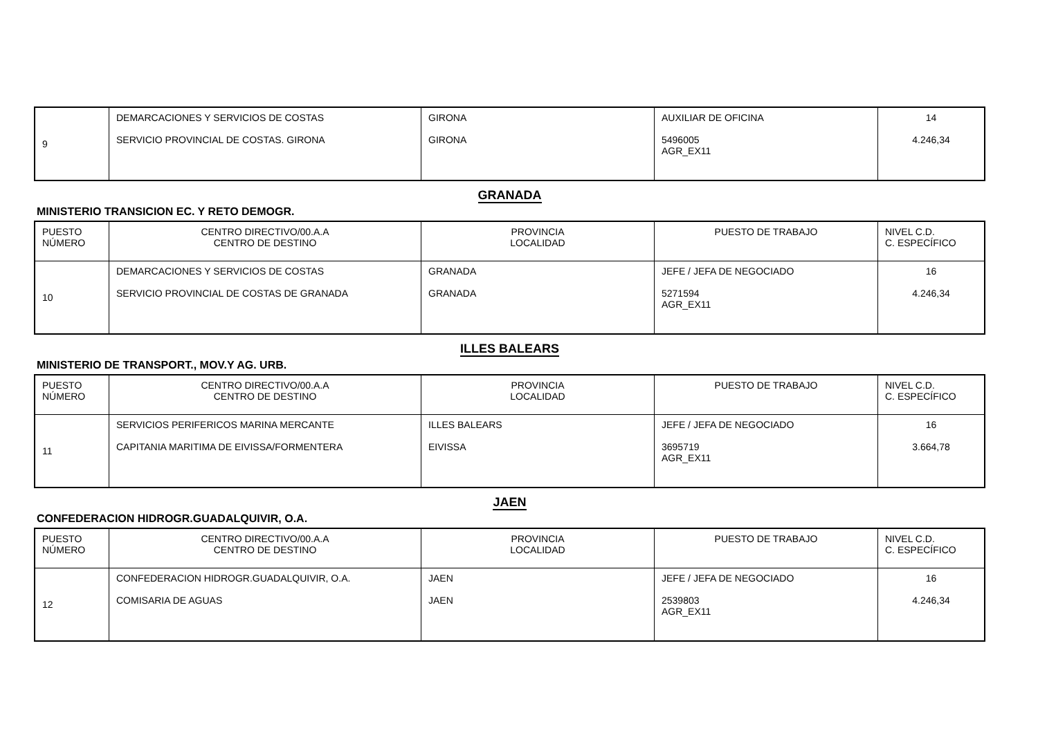| 9 | DEMARCACIONES Y SERVICIOS DE COSTAS | GIRONA | AUXILIAR DE OFICINA | 14 |
| | SERVICIO PROVINCIAL DE COSTAS. GIRONA | GIRONA | 5496005 AGR_EX11 | 4.246,34 |
GRANADA
MINISTERIO TRANSICION EC. Y RETO DEMOGR.
| PUESTO NÚMERO | CENTRO DIRECTIVO/00.A.A CENTRO DE DESTINO | PROVINCIA LOCALIDAD | PUESTO DE TRABAJO | NIVEL C.D. C. ESPECÍFICO |
| --- | --- | --- | --- | --- |
| 10 | DEMARCACIONES Y SERVICIOS DE COSTAS | GRANADA | JEFE / JEFA DE NEGOCIADO | 16 |
| | SERVICIO PROVINCIAL DE COSTAS DE GRANADA | GRANADA | 5271594 AGR_EX11 | 4.246,34 |
ILLES BALEARS
MINISTERIO DE TRANSPORT., MOV.Y AG. URB.
| PUESTO NÚMERO | CENTRO DIRECTIVO/00.A.A CENTRO DE DESTINO | PROVINCIA LOCALIDAD | PUESTO DE TRABAJO | NIVEL C.D. C. ESPECÍFICO |
| --- | --- | --- | --- | --- |
| 11 | SERVICIOS PERIFERICOS MARINA MERCANTE | ILLES BALEARS | JEFE / JEFA DE NEGOCIADO | 16 |
| | CAPITANIA MARITIMA DE EIVISSA/FORMENTERA | EIVISSA | 3695719 AGR_EX11 | 3.664,78 |
JAEN
CONFEDERACION HIDROGR.GUADALQUIVIR, O.A.
| PUESTO NÚMERO | CENTRO DIRECTIVO/00.A.A CENTRO DE DESTINO | PROVINCIA LOCALIDAD | PUESTO DE TRABAJO | NIVEL C.D. C. ESPECÍFICO |
| --- | --- | --- | --- | --- |
| 12 | CONFEDERACION HIDROGR.GUADALQUIVIR, O.A. | JAEN | JEFE / JEFA DE NEGOCIADO | 16 |
| | COMISARIA DE AGUAS | JAEN | 2539803 AGR_EX11 | 4.246,34 |